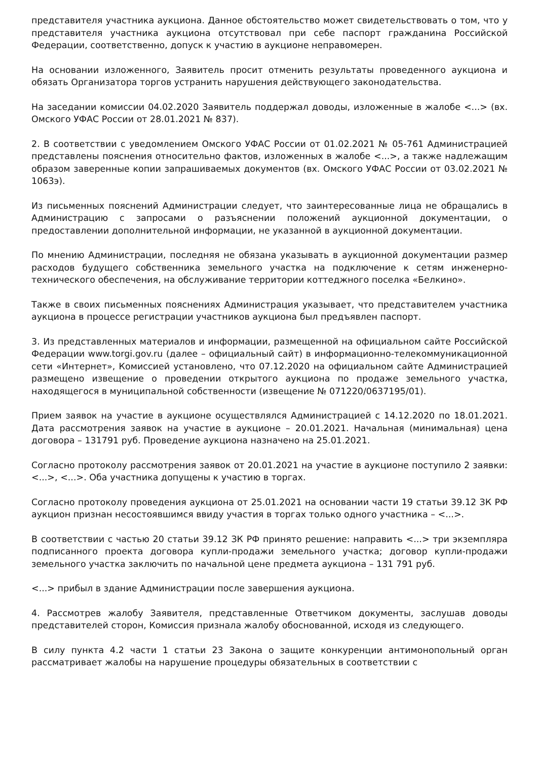представителя участника аукциона. Данное обстоятельство может свидетельствовать о том, что у представителя участника аукциона отсутствовал при себе паспорт гражданина Российской Федерации, соответственно, допуск к участию в аукционе неправомерен.
На основании изложенного, Заявитель просит отменить результаты проведенного аукциона и обязать Организатора торгов устранить нарушения действующего законодательства.
На заседании комиссии 04.02.2020 Заявитель поддержал доводы, изложенные в жалобе <...> (вх. Омского УФАС России от 28.01.2021 № 837).
2. В соответствии с уведомлением Омского УФАС России от 01.02.2021 № 05-761 Администрацией представлены пояснения относительно фактов, изложенных в жалобе <...>, а также надлежащим образом заверенные копии запрашиваемых документов (вх. Омского УФАС России от 03.02.2021 № 1063э).
Из письменных пояснений Администрации следует, что заинтересованные лица не обращались в Администрацию с запросами о разъяснении положений аукционной документации, о предоставлении дополнительной информации, не указанной в аукционной документации.
По мнению Администрации, последняя не обязана указывать в аукционной документации размер расходов будущего собственника земельного участка на подключение к сетям инженерно-технического обеспечения, на обслуживание территории коттеджного поселка «Белкино».
Также в своих письменных пояснениях Администрация указывает, что представителем участника аукциона в процессе регистрации участников аукциона был предъявлен паспорт.
3. Из представленных материалов и информации, размещенной на официальном сайте Российской Федерации www.torgi.gov.ru (далее – официальный сайт) в информационно-телекоммуникационной сети «Интернет», Комиссией установлено, что 07.12.2020 на официальном сайте Администрацией размещено извещение о проведении открытого аукциона по продаже земельного участка, находящегося в муниципальной собственности (извещение № 071220/0637195/01).
Прием заявок на участие в аукционе осуществлялся Администрацией с 14.12.2020 по 18.01.2021. Дата рассмотрения заявок на участие в аукционе – 20.01.2021. Начальная (минимальная) цена договора – 131791 руб. Проведение аукциона назначено на 25.01.2021.
Согласно протоколу рассмотрения заявок от 20.01.2021 на участие в аукционе поступило 2 заявки: <...>, <...>. Оба участника допущены к участию в торгах.
Согласно протоколу проведения аукциона от 25.01.2021 на основании части 19 статьи 39.12 ЗК РФ аукцион признан несостоявшимся ввиду участия в торгах только одного участника – <...>.
В соответствии с частью 20 статьи 39.12 ЗК РФ принято решение: направить <...> три экземпляра подписанного проекта договора купли-продажи земельного участка; договор купли-продажи земельного участка заключить по начальной цене предмета аукциона – 131 791 руб.
<...> прибыл в здание Администрации после завершения аукциона.
4. Рассмотрев жалобу Заявителя, представленные Ответчиком документы, заслушав доводы представителей сторон, Комиссия признала жалобу обоснованной, исходя из следующего.
В силу пункта 4.2 части 1 статьи 23 Закона о защите конкуренции антимонопольный орган рассматривает жалобы на нарушение процедуры обязательных в соответствии с